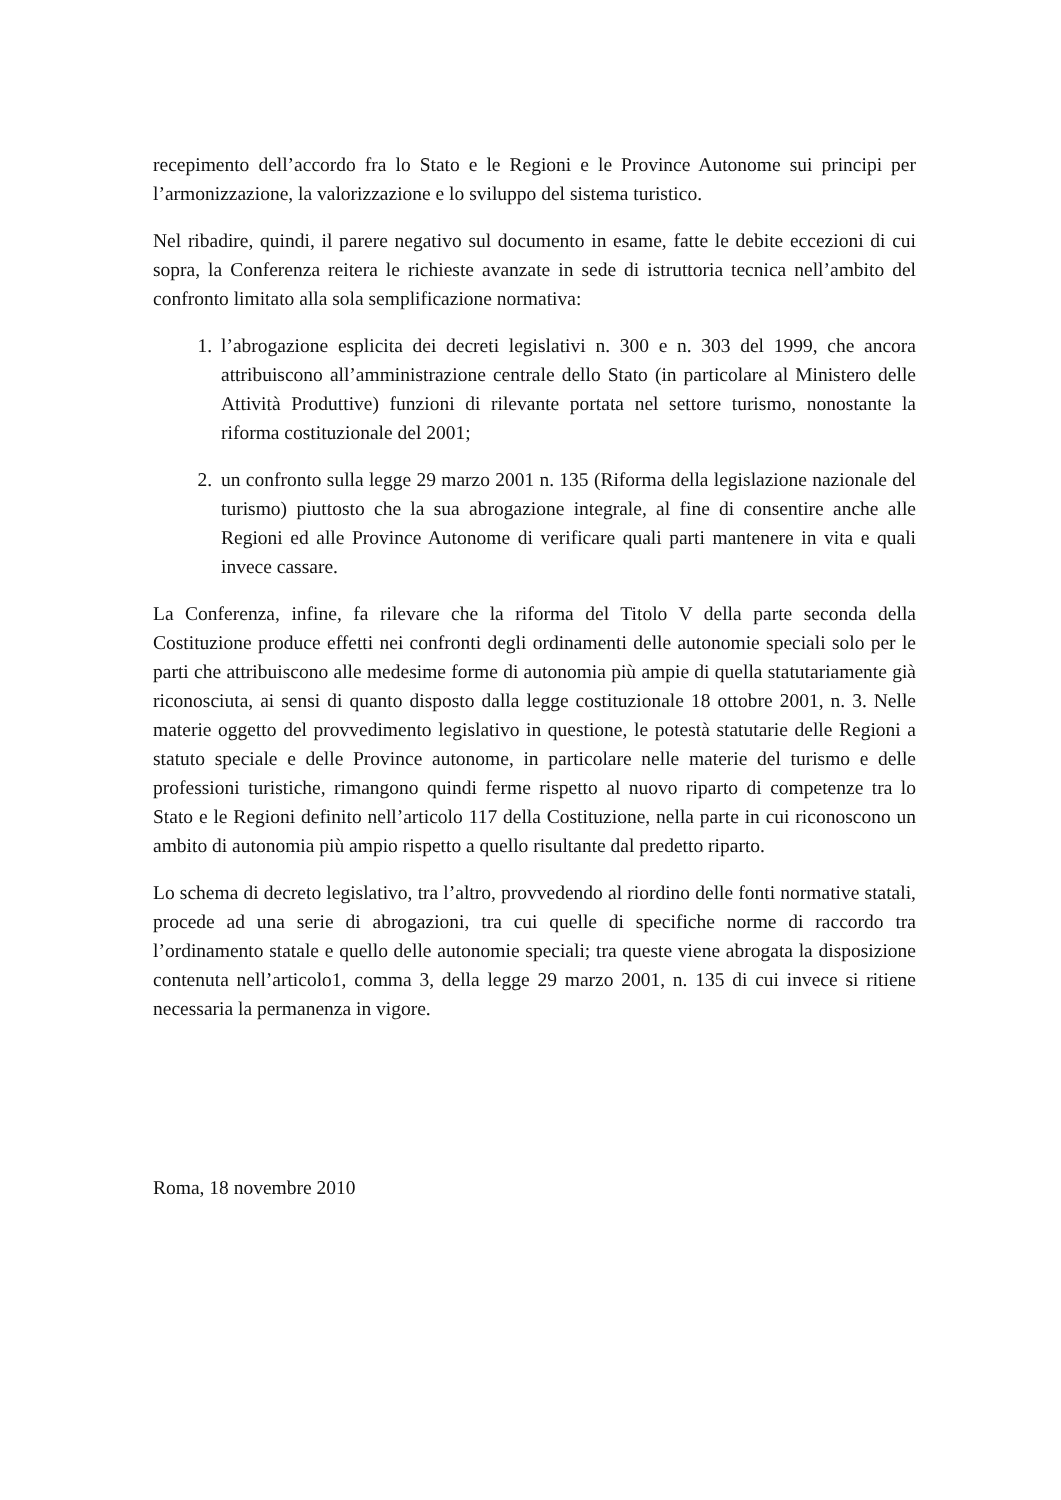recepimento dell’accordo fra lo Stato e le Regioni e le Province Autonome sui principi per l’armonizzazione, la valorizzazione e lo sviluppo del sistema turistico.
Nel ribadire, quindi, il parere negativo sul documento in esame, fatte le debite eccezioni di cui sopra, la Conferenza reitera le richieste avanzate in sede di istruttoria tecnica nell’ambito del confronto limitato alla sola semplificazione normativa:
1. l’abrogazione esplicita dei decreti legislativi n. 300 e n. 303 del 1999, che ancora attribuiscono all’amministrazione centrale dello Stato (in particolare al Ministero delle Attività Produttive) funzioni di rilevante portata nel settore turismo, nonostante la riforma costituzionale del 2001;
2. un confronto sulla legge 29 marzo 2001 n. 135 (Riforma della legislazione nazionale del turismo) piuttosto che la sua abrogazione integrale, al fine di consentire anche alle Regioni ed alle Province Autonome di verificare quali parti mantenere in vita e quali invece cassare.
La Conferenza, infine, fa rilevare che la riforma del Titolo V della parte seconda della Costituzione produce effetti nei confronti degli ordinamenti delle autonomie speciali solo per le parti che attribuiscono alle medesime forme di autonomia più ampie di quella statutariamente già riconosciuta, ai sensi di quanto disposto dalla legge costituzionale 18 ottobre 2001, n. 3. Nelle materie oggetto del provvedimento legislativo in questione, le potestà statutarie delle Regioni a statuto speciale e delle Province autonome, in particolare nelle materie del turismo e delle professioni turistiche, rimangono quindi ferme rispetto al nuovo riparto di competenze tra lo Stato e le Regioni definito nell’articolo 117 della Costituzione, nella parte in cui riconoscono un ambito di autonomia più ampio rispetto a quello risultante dal predetto riparto.
Lo schema di decreto legislativo, tra l’altro, provvedendo al riordino delle fonti normative statali, procede ad una serie di abrogazioni, tra cui quelle di specifiche norme di raccordo tra l’ordinamento statale e quello delle autonomie speciali; tra queste viene abrogata la disposizione contenuta nell’articolo1, comma 3, della legge 29 marzo 2001, n. 135 di cui invece si ritiene necessaria la permanenza in vigore.
Roma, 18 novembre 2010